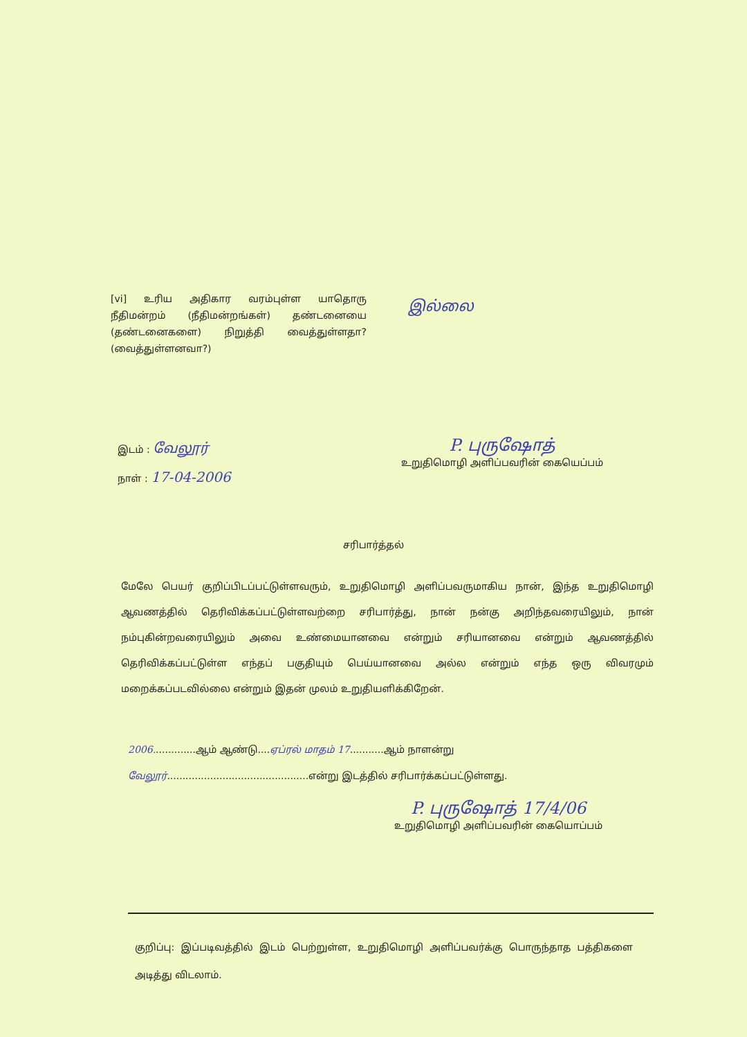[vi] உரிய அதிகார வரம்புள்ள யாதொரு நீதிமன்றம் (நீதிமன்றங்கள்) தண்டனையை (தண்டனைகளை) நிறுத்தி வைத்துள்ளதா? (வைத்துள்ளனவா?)
இல்லை
இடம் : வேலூர்
நாள் : 17-04-2006
P. புருஷோத்
உறுதிமொழி அளிப்பவரின் கையெப்பம்
சரிபார்த்தல்
மேலே பெயர் குறிப்பிடப்பட்டுள்ளவரும், உறுதிமொழி அளிப்பவருமாகிய நான், இந்த உறுதிமொழி ஆவணத்தில் தெரிவிக்கப்பட்டுள்ளவற்றை சரிபார்த்து, நான் நன்கு அறிந்தவரையிலும், நான் நம்புகின்றவரையிலும் அவை உண்மையானவை என்றும் சரியானவை என்றும் ஆவணத்தில் தெரிவிக்கப்பட்டுள்ள எந்தப் பகுதியும் பெய்யானவை அல்ல என்றும் எந்த ஒரு விவரமும் மறைக்கப்படவில்லை என்றும் இதன் முலம் உறுதியளிக்கிறேன்.
2006..............ஆம் ஆண்டு....ஏப்ரல் மாதம் 17...........ஆம் நாளன்று
வேலூர்..............................................என்று இடத்தில் சரிபார்க்கப்பட்டுள்ளது.
P. புருஷோத் 17/4/06
உறுதிமொழி அளிப்பவரின் கையொப்பம்
குறிப்பு: இப்படிவத்தில் இடம் பெற்றுள்ள, உறுதிமொழி அளிப்பவர்க்கு பொருந்தாத பத்திகளை அடித்து விடலாம்.